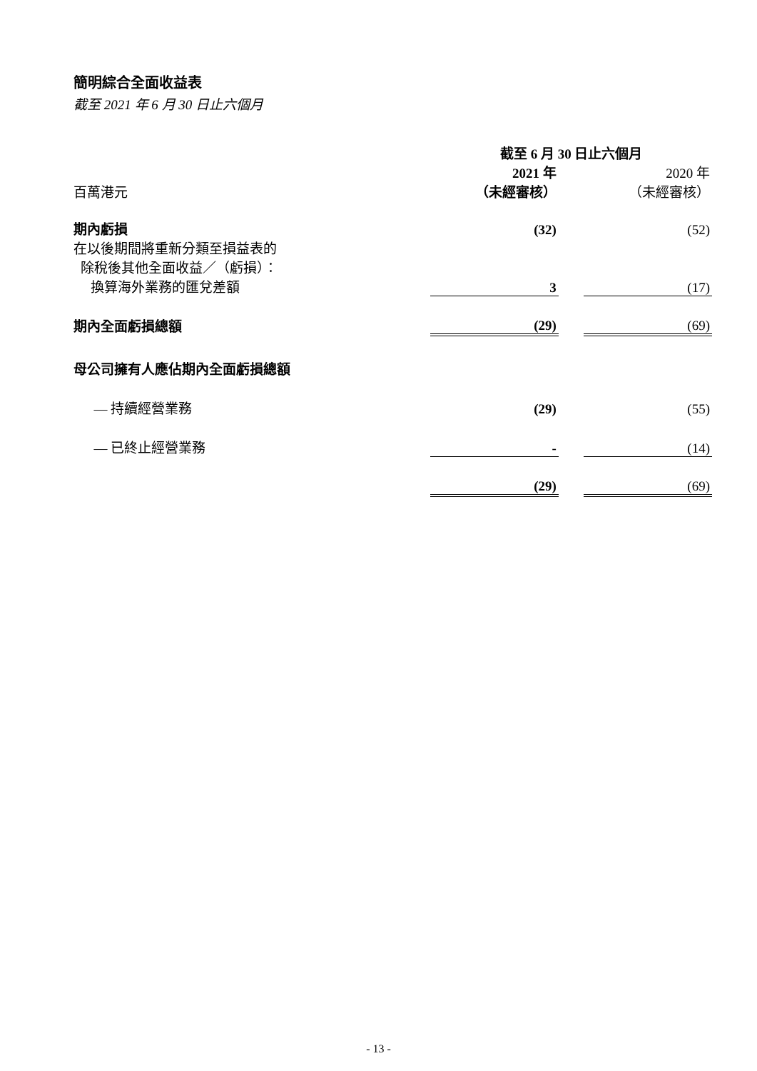簡明綜合全面收益表
截至 2021 年 6 月 30 日止六個月
| | 截至 6 月 30 日止六個月 | | |
| | 2021 年 | | 2020 年 |
| 百萬港元 | （未經審核） | | （未經審核） |
| 期內虧損 | (32) | | (52) |
| 在以後期間將重新分類至損益表的 除稅後其他全面收益／（虧損）： 換算海外業務的匯兌差額 | 3 | | (17) |
| 期內全面虧損總額 | (29) | | (69) |
| 母公司擁有人應佔期內全面虧損總額 | | | |
| — 持續經營業務 | (29) | | (55) |
| — 已終止經營業務 | - | | (14) |
| | (29) | | (69) |
- 13 -